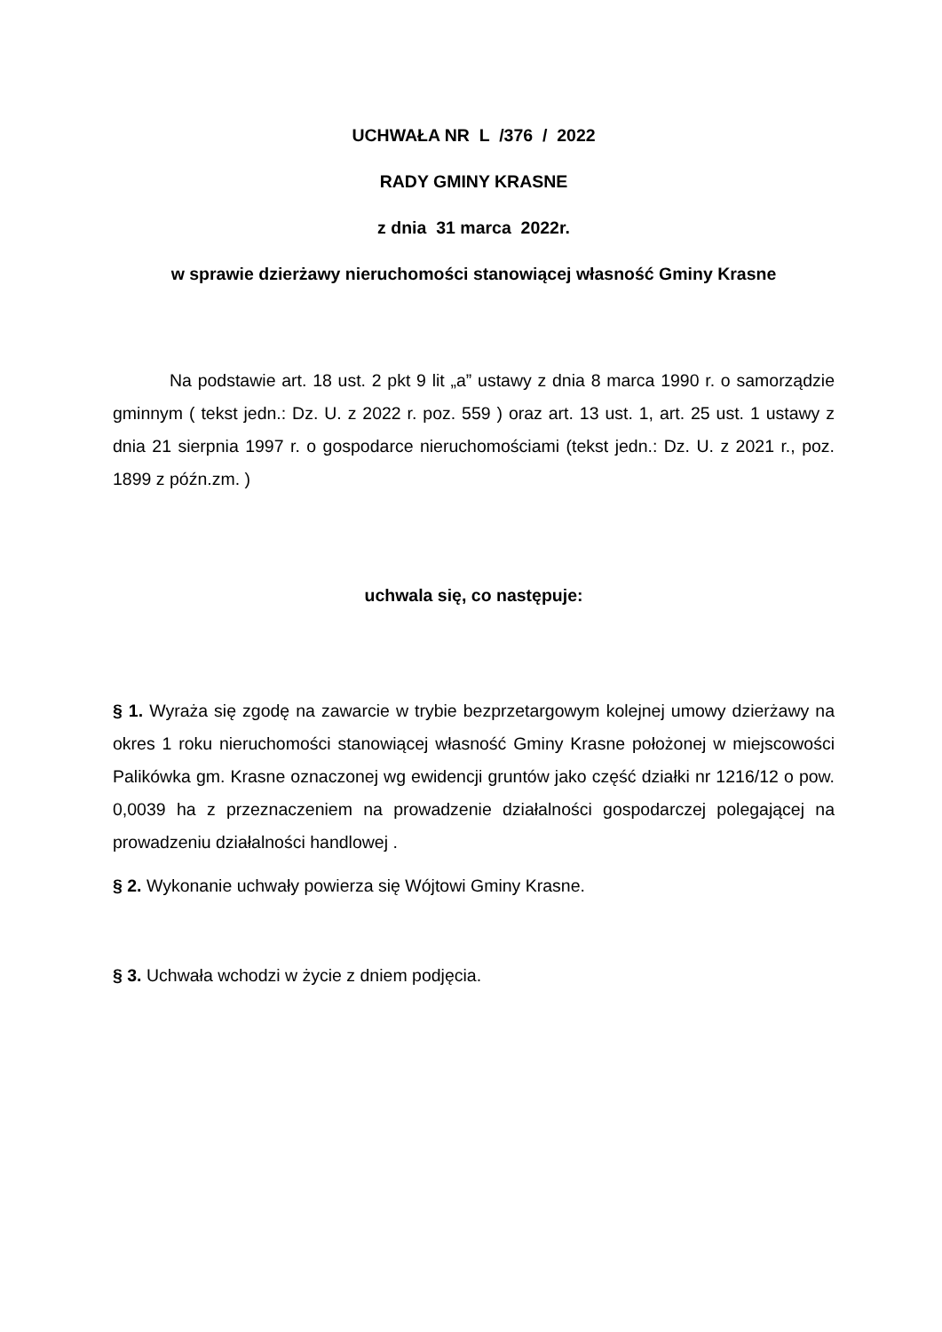UCHWAŁA NR L /376 / 2022
RADY GMINY KRASNE
z dnia 31 marca 2022r.
w sprawie dzierżawy nieruchomości stanowiącej własność Gminy Krasne
Na podstawie art. 18 ust. 2 pkt 9 lit „a” ustawy z dnia 8 marca 1990 r. o samorządzie gminnym ( tekst jedn.: Dz. U. z 2022 r. poz. 559 ) oraz art. 13 ust. 1, art. 25 ust. 1 ustawy z dnia 21 sierpnia 1997 r. o gospodarce nieruchomościami (tekst jedn.: Dz. U. z 2021 r., poz. 1899 z późn.zm. )
uchwala się, co następuje:
§ 1. Wyraża się zgodę na zawarcie w trybie bezprzetargowym kolejnej umowy dzierżawy na okres 1 roku nieruchomości stanowiącej własność Gminy Krasne położonej w miejscowości Palikówka gm. Krasne oznaczonej wg ewidencji gruntów jako część działki nr 1216/12 o pow. 0,0039 ha z przeznaczeniem na prowadzenie działalności gospodarczej polegającej na prowadzeniu działalności handlowej .
§ 2. Wykonanie uchwały powierza się Wójtowi Gminy Krasne.
§ 3. Uchwała wchodzi w życie z dniem podjęcia.